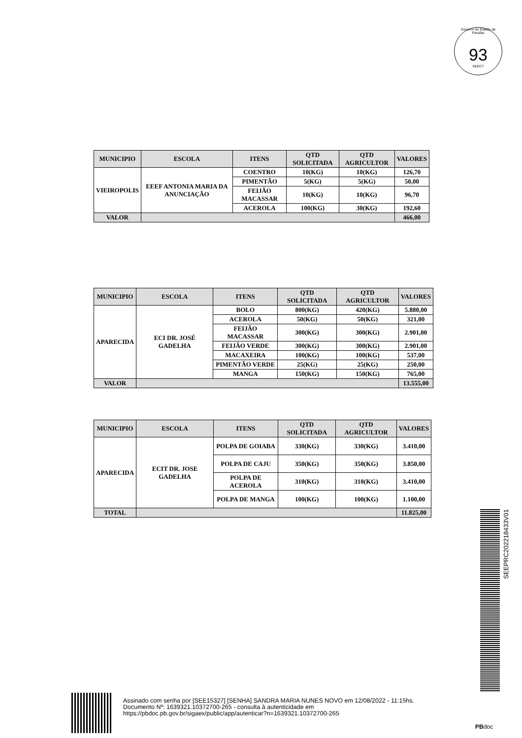Governo do Estado da Paraíba
93
SEECT
| MUNICIPIO | ESCOLA | ITENS | QTD SOLICITADA | QTD AGRICULTOR | VALORES |
| --- | --- | --- | --- | --- | --- |
| VIEIROPOLIS | EEEF ANTONIA MARIA DA ANUNCIAÇÃO | COENTRO | 10(KG) | 10(KG) | 126,70 |
| | | PIMENTÃO | 5(KG) | 5(KG) | 50,00 |
| | | FEIJÃO MACASSAR | 10(KG) | 10(KG) | 96,70 |
| | | ACEROLA | 100(KG) | 30(KG) | 192,60 |
| VALOR | | | | | 466,00 |
| MUNICIPIO | ESCOLA | ITENS | QTD SOLICITADA | QTD AGRICULTOR | VALORES |
| --- | --- | --- | --- | --- | --- |
| APARECIDA | ECI DR. JOSÉ GADELHA | BOLO | 800(KG) | 420(KG) | 5.880,00 |
| | | ACEROLA | 50(KG) | 50(KG) | 321,00 |
| | | FEIJÃO MACASSAR | 300(KG) | 300(KG) | 2.901,00 |
| | | FEIJÃO VERDE | 300(KG) | 300(KG) | 2.901,00 |
| | | MACAXEIRA | 100(KG) | 100(KG) | 537,00 |
| | | PIMENTÃO VERDE | 25(KG) | 25(KG) | 250,00 |
| | | MANGA | 150(KG) | 150(KG) | 765,00 |
| VALOR | | | | | 13.555,00 |
| MUNICIPIO | ESCOLA | ITENS | QTD SOLICITADA | QTD AGRICULTOR | VALORES |
| --- | --- | --- | --- | --- | --- |
| APARECIDA | ECIT DR. JOSE GADELHA | POLPA DE GOIABA | 330(KG) | 330(KG) | 3.410,00 |
| | | POLPA DE CAJU | 350(KG) | 350(KG) | 3.850,00 |
| | | POLPA DE ACEROLA | 310(KG) | 310(KG) | 3.410,00 |
| | | POLPA DE MANGA | 100(KG) | 100(KG) | 1.100,00 |
| TOTAL | | | | | 11.825,00 |
SEEPRC202218433V01
Assinado com senha por [SEE15327] [SENHA] SANDRA MARIA NUNES NOVO em 12/08/2022 - 11:15hs.
Documento Nº: 1639321.10372700-265 - consulta à autenticidade em
https://pbdoc.pb.gov.br/sigaex/public/app/autenticar?n=1639321.10372700-265
PBdoc